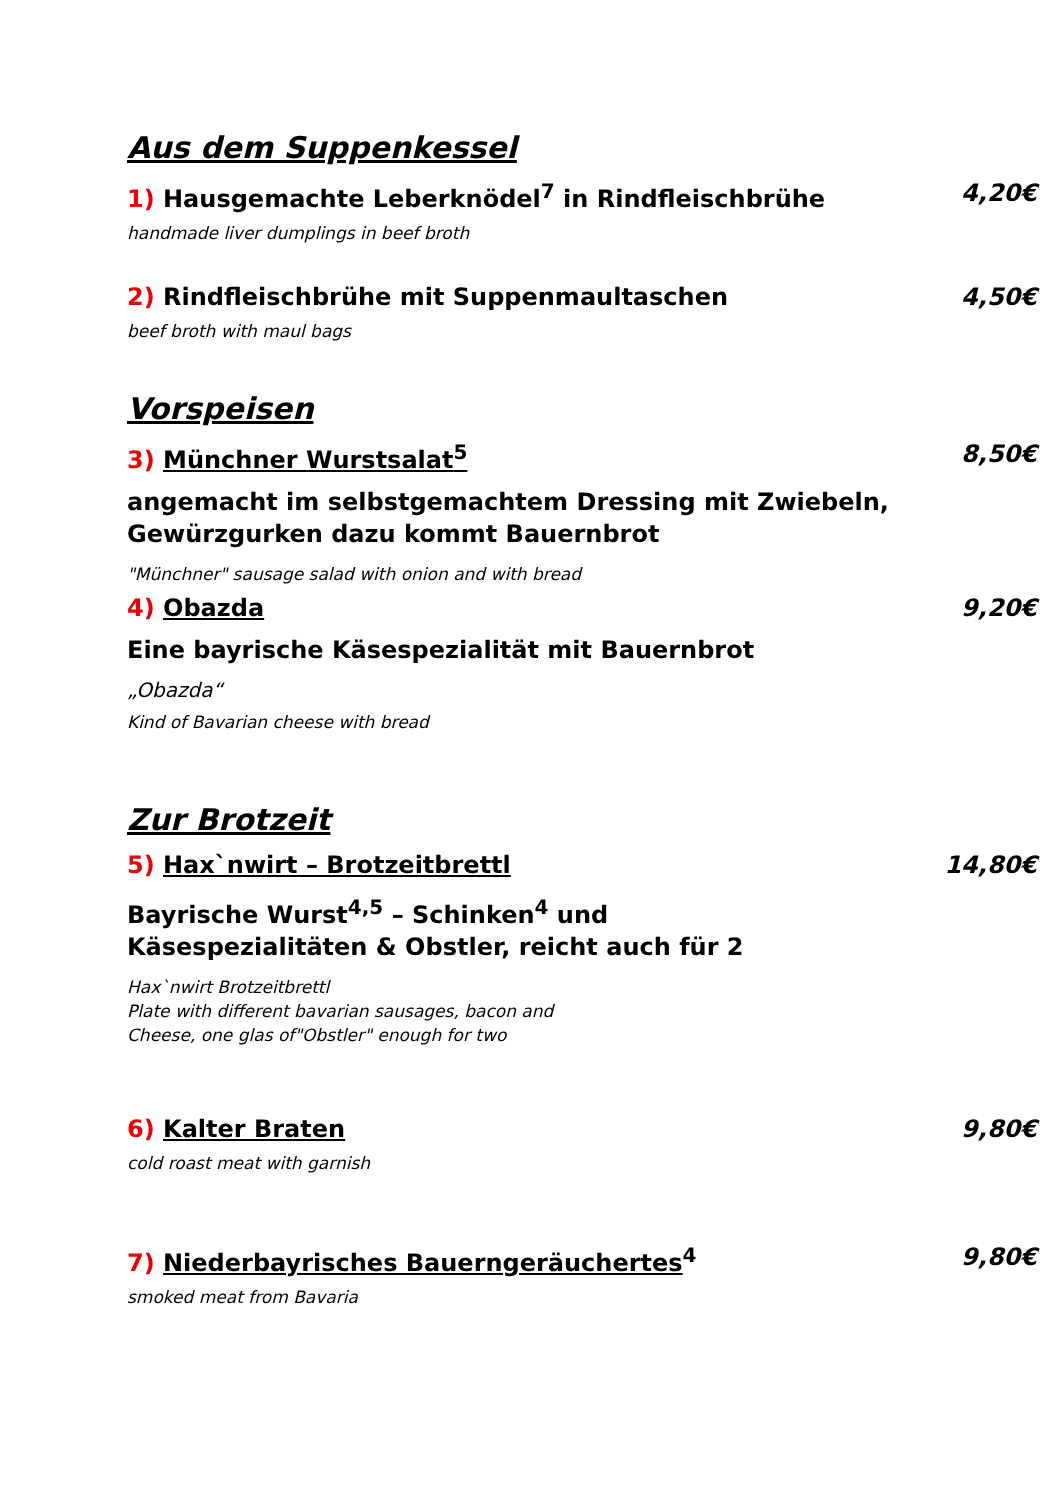Aus dem Suppenkessel
1) Hausgemachte Leberknödel<sup>7</sup> in Rindfleischbrühe 4,20€
handmade liver dumplings in beef broth
2) Rindfleischbrühe mit Suppenmaultaschen 4,50€
beef broth with maul bags
Vorspeisen
3) Münchner Wurstsalat<sup>5</sup> 8,50€
angemacht im selbstgemachtem Dressing mit Zwiebeln,
Gewürzgurken dazu kommt Bauernbrot
"Münchner" sausage salad with onion and with bread
4) Obazda 9,20€
Eine bayrische Käsespezialität mit Bauernbrot
„Obazda“
Kind of Bavarian cheese with bread
Zur Brotzeit
5) Hax`nwirt – Brotzeitbrettl 14,80€
Bayrische Wurst<sup>4,5</sup> – Schinken<sup>4</sup> und
Käsespezialitäten & Obstler, reicht auch für 2
Hax`nwirt Brotzeitbrettl
Plate with different bavarian sausages, bacon and
Cheese, one glas of"Obstler" enough for two
6) Kalter Braten 9,80€
cold roast meat with garnish
7) Niederbayrisches Bauerngeräuchertes<sup>4</sup> 9,80€
smoked meat from Bavaria